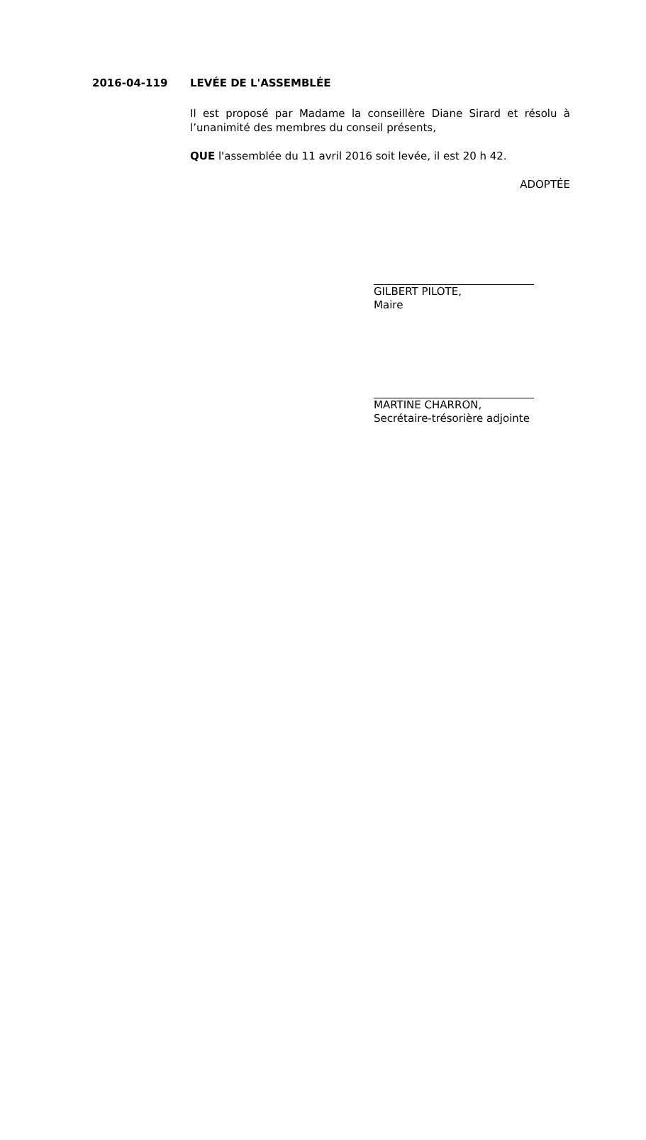2016-04-119 LEVÉE DE L'ASSEMBLÉE
Il est proposé par Madame la conseillère Diane Sirard et résolu à l’unanimité des membres du conseil présents,
QUE l'assemblée du 11 avril 2016 soit levée, il est 20 h 42.
ADOPTÉE
GILBERT PILOTE,
Maire
MARTINE CHARRON,
Secrétaire-trésorière adjointe